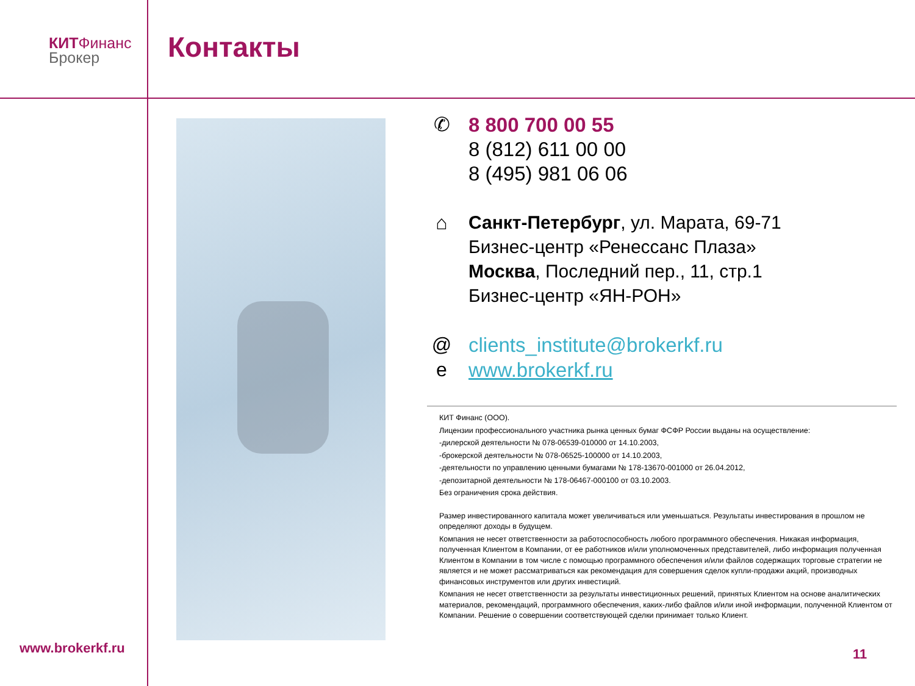КИТ Финанс
Брокер
Контакты
✆
8 800 700 00 55
8 (812) 611 00 00
8 (495) 981 06 06
⌂ Санкт-Петербург, ул. Марата, 69-71
Бизнес-центр «Ренессанс Плаза»
Москва, Последний пер., 11, стр.1
Бизнес-центр «ЯН-РОН»
@
e
clients_institute@brokerkf.ru
www.brokerkf.ru
КИТ Финанс (ООО).
Лицензии профессионального участника рынка ценных бумаг ФСФР России выданы на осуществление:
-дилерской деятельности № 078-06539-010000 от 14.10.2003,
-брокерской деятельности № 078-06525-100000 от 14.10.2003,
-деятельности по управлению ценными бумагами № 178-13670-001000 от 26.04.2012,
-депозитарной деятельности № 178-06467-000100 от 03.10.2003.
Без ограничения срока действия.
Размер инвестированного капитала может увеличиваться или уменьшаться. Результаты инвестирования в прошлом не определяют доходы в будущем.
Компания не несет ответственности за работоспособность любого программного обеспечения. Никакая информация, полученная Клиентом в Компании, от ее работников и/или уполномоченных представителей, либо информация полученная Клиентом в Компании в том числе с помощью программного обеспечения и/или файлов содержащих торговые стратегии не является и не может рассматриваться как рекомендация для совершения сделок купли-продажи акций, производных финансовых инструментов или других инвестиций.
Компания не несет ответственности за результаты инвестиционных решений, принятых Клиентом на основе аналитических материалов, рекомендаций, программного обеспечения, каких-либо файлов и/или иной информации, полученной Клиентом от Компании. Решение о совершении соответствующей сделки принимает только Клиент.
www.brokerkf.ru 11